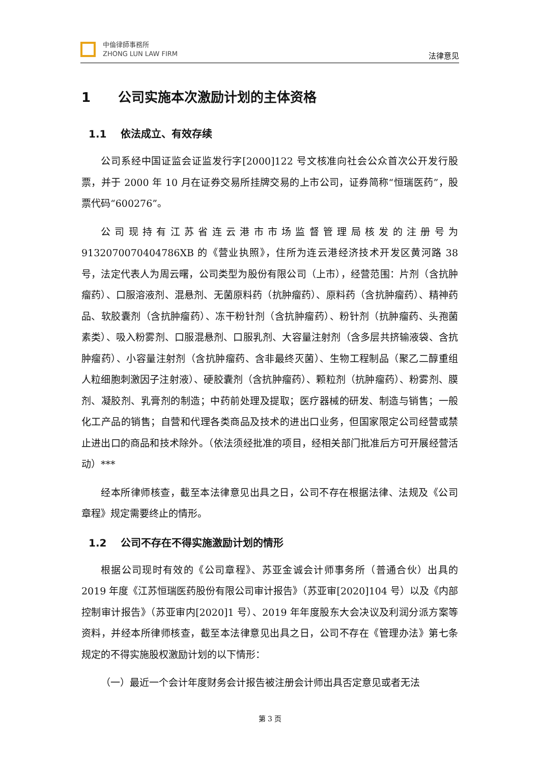中倫律師事務所
ZHONG LUN LAW FIRM
法律意见
1 公司实施本次激励计划的主体资格
1.1 依法成立、有效存续
公司系经中国证监会证监发行字[2000]122 号文核准向社会公众首次公开发行股票，并于 2000 年 10 月在证券交易所挂牌交易的上市公司，证券简称“恒瑞医药”，股票代码“600276”。
公司现持有江苏省连云港市市场监督管理局核发的注册号为 9132070070404786XB 的《营业执照》，住所为连云港经济技术开发区黄河路 38 号，法定代表人为周云曙，公司类型为股份有限公司（上市），经营范围：片剂（含抗肿瘤药）、口服溶液剂、混悬剂、无菌原料药（抗肿瘤药）、原料药（含抗肿瘤药）、精神药品、软胶囊剂（含抗肿瘤药）、冻干粉针剂（含抗肿瘤药）、粉针剂（抗肿瘤药、头孢菌素类）、吸入粉雾剂、口服混悬剂、口服乳剂、大容量注射剂（含多层共挤输液袋、含抗肿瘤药）、小容量注射剂（含抗肿瘤药、含非最终灭菌）、生物工程制品（聚乙二醇重组人粒细胞刺激因子注射液）、硬胶囊剂（含抗肿瘤药）、颗粒剂（抗肿瘤药）、粉雾剂、膜剂、凝胶剂、乳膏剂的制造；中药前处理及提取；医疗器械的研发、制造与销售；一般化工产品的销售；自营和代理各类商品及技术的进出口业务，但国家限定公司经营或禁止进出口的商品和技术除外。（依法须经批准的项目，经相关部门批准后方可开展经营活动）***
经本所律师核查，截至本法律意见出具之日，公司不存在根据法律、法规及《公司章程》规定需要终止的情形。
1.2 公司不存在不得实施激励计划的情形
根据公司现时有效的《公司章程》、苏亚金诚会计师事务所（普通合伙）出具的 2019 年度《江苏恒瑞医药股份有限公司审计报告》（苏亚审[2020]104 号）以及《内部控制审计报告》（苏亚审内[2020]1 号）、2019 年年度股东大会决议及利润分派方案等资料，并经本所律师核查，截至本法律意见出具之日，公司不存在《管理办法》第七条规定的不得实施股权激励计划的以下情形：
（一）最近一个会计年度财务会计报告被注册会计师出具否定意见或者无法
第 3 页